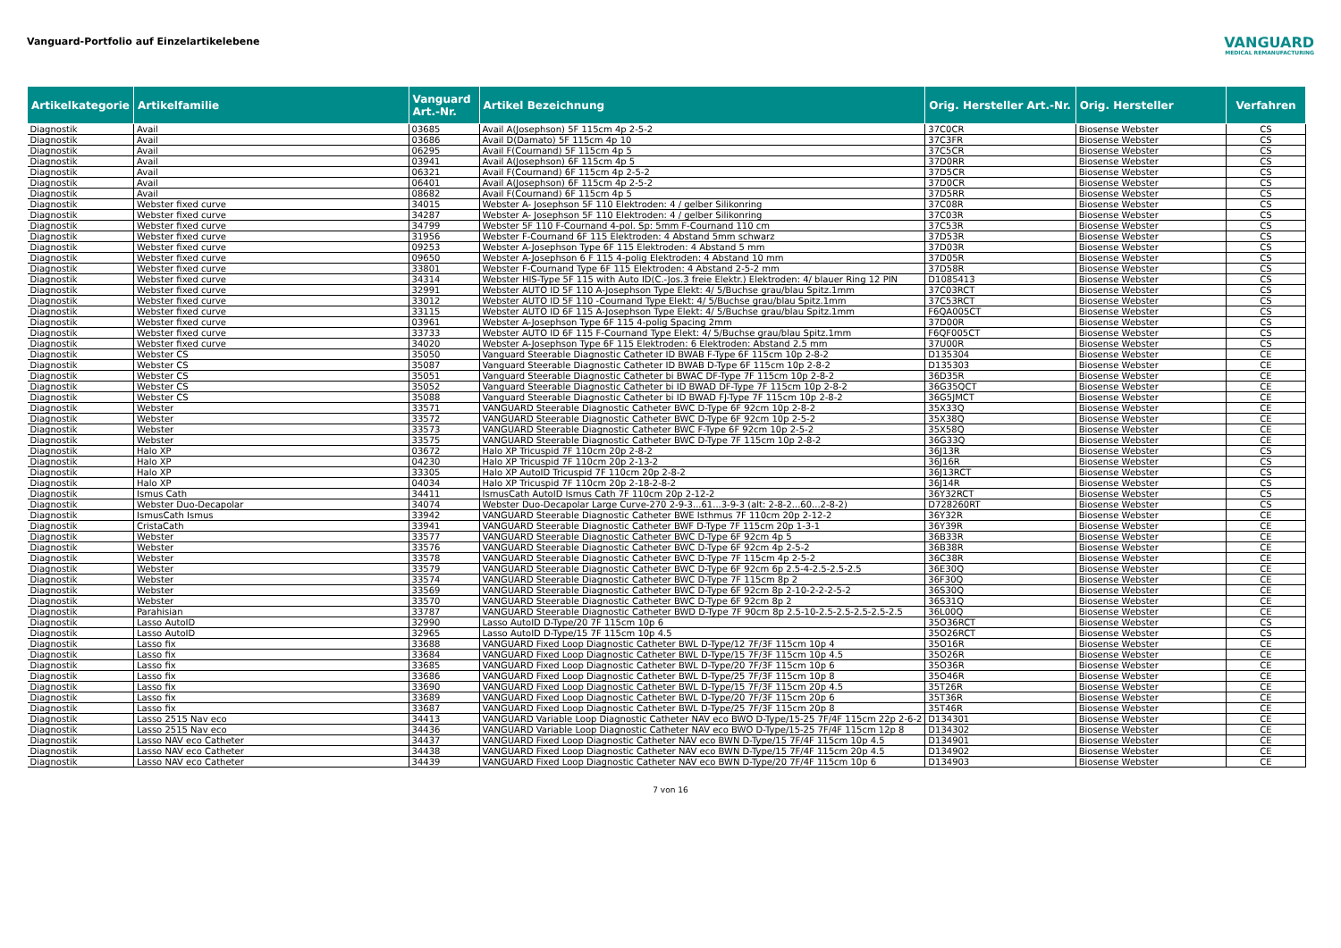Vanguard-Portfolio auf Einzelartikelebene
VANGUARD
MEDICAL REMANUFACTURING
| Artikelkategorie | Artikelfamilie | Vanguard Art.-Nr. | Artikel Bezeichnung | Orig. Hersteller Art.-Nr. | Orig. Hersteller | Verfahren |
| --- | --- | --- | --- | --- | --- | --- |
| Diagnostik | Avail | 03685 | Avail A(Josephson) 5F 115cm 4p 2-5-2 | 37C0CR | Biosense Webster | CS |
| Diagnostik | Avail | 03686 | Avail D(Damato) 5F 115cm 4p 10 | 37C3FR | Biosense Webster | CS |
| Diagnostik | Avail | 06295 | Avail F(Cournand) 5F 115cm 4p 5 | 37C5CR | Biosense Webster | CS |
| Diagnostik | Avail | 03941 | Avail A(Josephson) 6F 115cm 4p 5 | 37D0RR | Biosense Webster | CS |
| Diagnostik | Avail | 06321 | Avail F(Cournand) 6F 115cm 4p 2-5-2 | 37D5CR | Biosense Webster | CS |
| Diagnostik | Avail | 06401 | Avail A(Josephson) 6F 115cm 4p 2-5-2 | 37D0CR | Biosense Webster | CS |
| Diagnostik | Avail | 08682 | Avail F(Cournand) 6F 115cm 4p 5 | 37D5RR | Biosense Webster | CS |
| Diagnostik | Webster fixed curve | 34015 | Webster A- Josephson 5F 110 Elektroden: 4 / gelber Silikonring | 37C08R | Biosense Webster | CS |
| Diagnostik | Webster fixed curve | 34287 | Webster A- Josephson 5F 110 Elektroden: 4 / gelber Silikonring | 37C03R | Biosense Webster | CS |
| Diagnostik | Webster fixed curve | 34799 | Webster 5F 110 F-Cournand 4-pol. Sp: 5mm F-Cournand 110 cm | 37C53R | Biosense Webster | CS |
| Diagnostik | Webster fixed curve | 31956 | Webster F-Cournand 6F 115 Elektroden: 4 Abstand 5mm schwarz | 37D53R | Biosense Webster | CS |
| Diagnostik | Webster fixed curve | 09253 | Webster A-Josephson Type 6F 115 Elektroden: 4 Abstand 5 mm | 37D03R | Biosense Webster | CS |
| Diagnostik | Webster fixed curve | 09650 | Webster A-Josephson 6 F 115 4-polig Elektroden: 4 Abstand 10 mm | 37D05R | Biosense Webster | CS |
| Diagnostik | Webster fixed curve | 33801 | Webster F-Cournand Type 6F 115 Elektroden: 4 Abstand 2-5-2 mm | 37D58R | Biosense Webster | CS |
| Diagnostik | Webster fixed curve | 34314 | Webster HIS-Type 5F 115 with Auto ID(C.-Jos.3 freie Elektr.) Elektroden: 4/ blauer Ring 12 PIN | D1085413 | Biosense Webster | CS |
| Diagnostik | Webster fixed curve | 32991 | Webster AUTO ID 5F 110 A-Josephson Type Elekt: 4/ 5/Buchse grau/blau Spitz.1mm | 37C03RCT | Biosense Webster | CS |
| Diagnostik | Webster fixed curve | 33012 | Webster AUTO ID 5F 110 -Cournand Type Elekt: 4/ 5/Buchse grau/blau Spitz.1mm | 37C53RCT | Biosense Webster | CS |
| Diagnostik | Webster fixed curve | 33115 | Webster AUTO ID 6F 115 A-Josephson Type Elekt: 4/ 5/Buchse grau/blau Spitz.1mm | F6QA005CT | Biosense Webster | CS |
| Diagnostik | Webster fixed curve | 03961 | Webster A-Josephson Type 6F 115 4-polig Spacing 2mm | 37D00R | Biosense Webster | CS |
| Diagnostik | Webster fixed curve | 33733 | Webster AUTO ID 6F 115 F-Cournand Type Elekt: 4/ 5/Buchse grau/blau Spitz.1mm | F6QF005CT | Biosense Webster | CS |
| Diagnostik | Webster fixed curve | 34020 | Webster A-Josephson Type 6F 115 Elektroden: 6 Elektroden: Abstand 2.5 mm | 37U00R | Biosense Webster | CS |
| Diagnostik | Webster CS | 35050 | Vanguard Steerable Diagnostic Catheter ID BWAB F-Type 6F 115cm 10p 2-8-2 | D135304 | Biosense Webster | CE |
| Diagnostik | Webster CS | 35087 | Vanguard Steerable Diagnostic Catheter ID BWAB D-Type 6F 115cm 10p 2-8-2 | D135303 | Biosense Webster | CE |
| Diagnostik | Webster CS | 35051 | Vanguard Steerable Diagnostic Catheter bi BWAC DF-Type 7F 115cm 10p 2-8-2 | 36D35R | Biosense Webster | CE |
| Diagnostik | Webster CS | 35052 | Vanguard Steerable Diagnostic Catheter bi ID BWAD DF-Type 7F 115cm 10p 2-8-2 | 36G35QCT | Biosense Webster | CE |
| Diagnostik | Webster CS | 35088 | Vanguard Steerable Diagnostic Catheter bi ID BWAD FJ-Type 7F 115cm 10p 2-8-2 | 36G5JMCT | Biosense Webster | CE |
| Diagnostik | Webster | 33571 | VANGUARD Steerable Diagnostic Catheter BWC D-Type 6F 92cm 10p 2-8-2 | 35X33Q | Biosense Webster | CE |
| Diagnostik | Webster | 33572 | VANGUARD Steerable Diagnostic Catheter BWC D-Type 6F 92cm 10p 2-5-2 | 35X38Q | Biosense Webster | CE |
| Diagnostik | Webster | 33573 | VANGUARD Steerable Diagnostic Catheter BWC F-Type 6F 92cm 10p 2-5-2 | 35X58Q | Biosense Webster | CE |
| Diagnostik | Webster | 33575 | VANGUARD Steerable Diagnostic Catheter BWC D-Type 7F 115cm 10p 2-8-2 | 36G33Q | Biosense Webster | CE |
| Diagnostik | Halo XP | 03672 | Halo XP Tricuspid 7F 110cm 20p 2-8-2 | 36J13R | Biosense Webster | CS |
| Diagnostik | Halo XP | 04230 | Halo XP Tricuspid 7F 110cm 20p 2-13-2 | 36J16R | Biosense Webster | CS |
| Diagnostik | Halo XP | 33305 | Halo XP AutoID Tricuspid 7F 110cm 20p 2-8-2 | 36J13RCT | Biosense Webster | CS |
| Diagnostik | Halo XP | 04034 | Halo XP Tricuspid 7F 110cm 20p 2-18-2-8-2 | 36J14R | Biosense Webster | CS |
| Diagnostik | Ismus Cath | 34411 | IsmusCath AutoID Ismus Cath 7F 110cm 20p 2-12-2 | 36Y32RCT | Biosense Webster | CS |
| Diagnostik | Webster Duo-Decapolar | 34074 | Webster Duo-Decapolar Large Curve-270 2-9-3...61...3-9-3 (alt: 2-8-2...60...2-8-2) | D728260RT | Biosense Webster | CS |
| Diagnostik | IsmusCath Ismus | 33942 | VANGUARD Steerable Diagnostic Catheter BWE Isthmus 7F 110cm 20p 2-12-2 | 36Y32R | Biosense Webster | CE |
| Diagnostik | CristaCath | 33941 | VANGUARD Steerable Diagnostic Catheter BWF D-Type 7F 115cm 20p 1-3-1 | 36Y39R | Biosense Webster | CE |
| Diagnostik | Webster | 33577 | VANGUARD Steerable Diagnostic Catheter BWC D-Type 6F 92cm 4p 5 | 36B33R | Biosense Webster | CE |
| Diagnostik | Webster | 33576 | VANGUARD Steerable Diagnostic Catheter BWC D-Type 6F 92cm 4p 2-5-2 | 36B38R | Biosense Webster | CE |
| Diagnostik | Webster | 33578 | VANGUARD Steerable Diagnostic Catheter BWC D-Type 7F 115cm 4p 2-5-2 | 36C38R | Biosense Webster | CE |
| Diagnostik | Webster | 33579 | VANGUARD Steerable Diagnostic Catheter BWC D-Type 6F 92cm 6p 2.5-4-2.5-2.5-2.5 | 36E30Q | Biosense Webster | CE |
| Diagnostik | Webster | 33574 | VANGUARD Steerable Diagnostic Catheter BWC D-Type 7F 115cm 8p 2 | 36F30Q | Biosense Webster | CE |
| Diagnostik | Webster | 33569 | VANGUARD Steerable Diagnostic Catheter BWC D-Type 6F 92cm 8p 2-10-2-2-2-5-2 | 36S30Q | Biosense Webster | CE |
| Diagnostik | Webster | 33570 | VANGUARD Steerable Diagnostic Catheter BWC D-Type 6F 92cm 8p 2 | 36S31Q | Biosense Webster | CE |
| Diagnostik | Parahisian | 33787 | VANGUARD Steerable Diagnostic Catheter BWD D-Type 7F 90cm 8p 2.5-10-2.5-2.5-2.5-2.5-2.5 | 36L00Q | Biosense Webster | CE |
| Diagnostik | Lasso AutoID | 32990 | Lasso AutoID D-Type/20 7F 115cm 10p 6 | 35O36RCT | Biosense Webster | CS |
| Diagnostik | Lasso AutoID | 32965 | Lasso AutoID D-Type/15 7F 115cm 10p 4.5 | 35O26RCT | Biosense Webster | CS |
| Diagnostik | Lasso fix | 33688 | VANGUARD Fixed Loop Diagnostic Catheter BWL D-Type/12 7F/3F 115cm 10p 4 | 35O16R | Biosense Webster | CE |
| Diagnostik | Lasso fix | 33684 | VANGUARD Fixed Loop Diagnostic Catheter BWL D-Type/15 7F/3F 115cm 10p 4.5 | 35O26R | Biosense Webster | CE |
| Diagnostik | Lasso fix | 33685 | VANGUARD Fixed Loop Diagnostic Catheter BWL D-Type/20 7F/3F 115cm 10p 6 | 35O36R | Biosense Webster | CE |
| Diagnostik | Lasso fix | 33686 | VANGUARD Fixed Loop Diagnostic Catheter BWL D-Type/25 7F/3F 115cm 10p 8 | 35O46R | Biosense Webster | CE |
| Diagnostik | Lasso fix | 33690 | VANGUARD Fixed Loop Diagnostic Catheter BWL D-Type/15 7F/3F 115cm 20p 4.5 | 35T26R | Biosense Webster | CE |
| Diagnostik | Lasso fix | 33689 | VANGUARD Fixed Loop Diagnostic Catheter BWL D-Type/20 7F/3F 115cm 20p 6 | 35T36R | Biosense Webster | CE |
| Diagnostik | Lasso fix | 33687 | VANGUARD Fixed Loop Diagnostic Catheter BWL D-Type/25 7F/3F 115cm 20p 8 | 35T46R | Biosense Webster | CE |
| Diagnostik | Lasso 2515 Nav eco | 34413 | VANGUARD Variable Loop Diagnostic Catheter NAV eco BWO D-Type/15-25 7F/4F 115cm 22p 2-6-2 | D134301 | Biosense Webster | CE |
| Diagnostik | Lasso 2515 Nav eco | 34436 | VANGUARD Variable Loop Diagnostic Catheter NAV eco BWO D-Type/15-25 7F/4F 115cm 12p 8 | D134302 | Biosense Webster | CE |
| Diagnostik | Lasso NAV eco Catheter | 34437 | VANGUARD Fixed Loop Diagnostic Catheter NAV eco BWN D-Type/15 7F/4F 115cm 10p 4.5 | D134901 | Biosense Webster | CE |
| Diagnostik | Lasso NAV eco Catheter | 34438 | VANGUARD Fixed Loop Diagnostic Catheter NAV eco BWN D-Type/15 7F/4F 115cm 20p 4.5 | D134902 | Biosense Webster | CE |
| Diagnostik | Lasso NAV eco Catheter | 34439 | VANGUARD Fixed Loop Diagnostic Catheter NAV eco BWN D-Type/20 7F/4F 115cm 10p 6 | D134903 | Biosense Webster | CE |
7 von 16